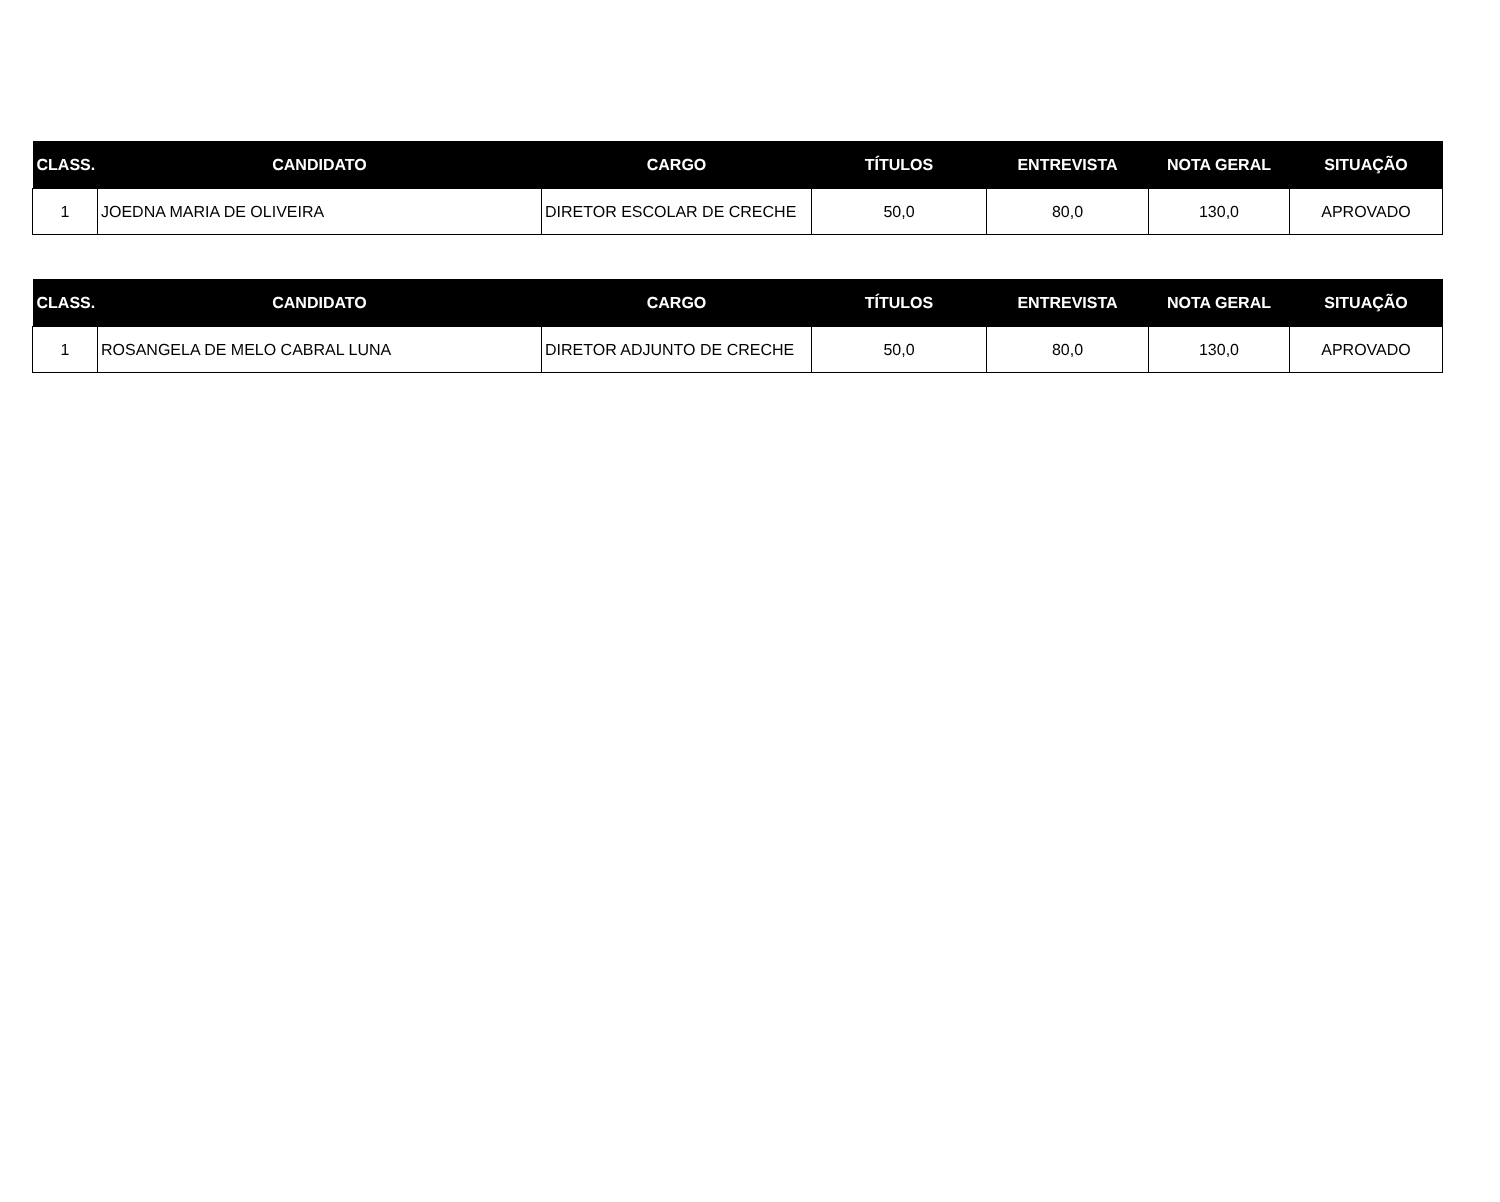| CLASS. | CANDIDATO | CARGO | TÍTULOS | ENTREVISTA | NOTA GERAL | SITUAÇÃO |
| --- | --- | --- | --- | --- | --- | --- |
| 1 | JOEDNA MARIA DE OLIVEIRA | DIRETOR ESCOLAR DE CRECHE | 50,0 | 80,0 | 130,0 | APROVADO |
| CLASS. | CANDIDATO | CARGO | TÍTULOS | ENTREVISTA | NOTA GERAL | SITUAÇÃO |
| --- | --- | --- | --- | --- | --- | --- |
| 1 | ROSANGELA DE MELO CABRAL LUNA | DIRETOR ADJUNTO DE CRECHE | 50,0 | 80,0 | 130,0 | APROVADO |